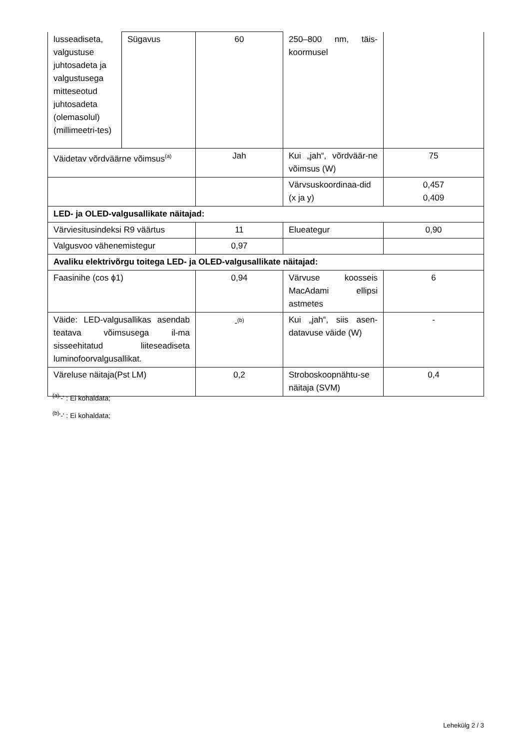| lusseadiseta, valgustuse juhtosadeta ja valgustusega mitteseotud juhtosadeta (olemasolul) (millimeetri-tes) | Sügavus | 60 | 250–800 nm, täis-koormusel | |
| Väidetav võrdväärne võimsus<sup>(a)</sup> | | Jah | Kui „jah“, võrdväär-ne võimsus (W) | 75 |
| | | | Värvsuskoordinaa-did (x ja y) | 0,457 0,409 |
| LED- ja OLED-valgusallikate näitajad: | | | | |
| Värviesitusindeksi R9 väärtus | | 11 | Elueategur | 0,90 |
| Valgusvoo vähenemistegur | | 0,97 | | |
| Avaliku elektrivõrgu toitega LED- ja OLED-valgusallikate näitajad: | | | | |
| Faasinihe (cos ϕ1) | | 0,94 | Värvuse koosseis MacAdami ellipsi astmetes | 6 |
| Väide: LED-valgusallikas asendab teatava võimsusega il-ma sisseehitatud liiteseadiseta luminofoorvalgusallikat. | | -<sup>(b)</sup> | Kui „jah“, siis asen-datavuse väide (W) | - |
| Väreluse näitaja(Pst LM) | | 0,2 | Stroboskoopnähtu-se näitaja (SVM) | 0,4 |
<sup>(a)</sup> '-' : Ei kohaldata;
<sup>(b)</sup> '-' : Ei kohaldata;
Lehekülg 2 / 3